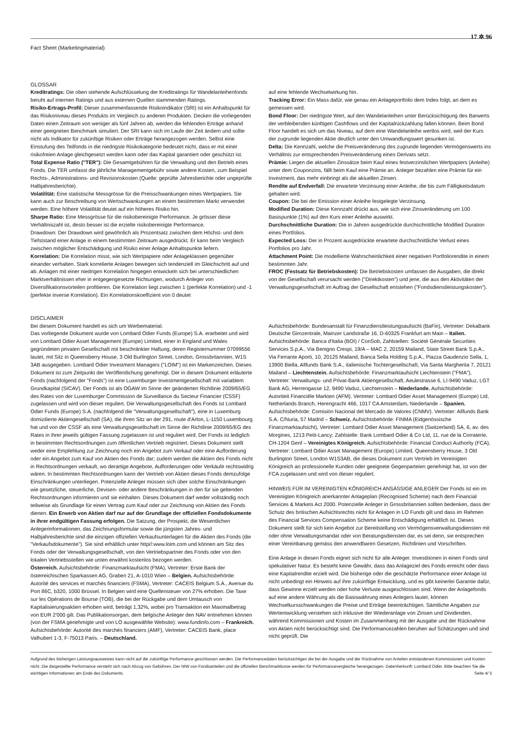Fact Sheet (Marketingmaterial) 17 ✲ 96
GLOSSAR
Kreditratings: Die oben stehende Aufschlüsselung der Kreditratings für Wandelanleihenfonds beruht auf internen Ratings und aus externen Quellen stammenden Ratings.
Risiko-Ertrags-Profil: Dieser zusammenfassende Risikoindikator (SRI) ist ein Anhaltspunkt für das Risikoniveau dieses Produkts im Vergleich zu anderen Produkten. Decken die vorliegenden Daten einen Zeitraum von weniger als fünf Jahren ab, werden die fehlenden Erträge anhand einer geeigneten Benchmark simuliert. Der SRI kann sich im Laufe der Zeit ändern und sollte nicht als Indikator für zukünftige Risiken oder Erträge herangezogen werden. Selbst eine Einstufung des Teilfonds in die niedrigste Risikokategorie bedeutet nicht, dass er mit einer risikofreien Anlage gleichgesetzt werden kann oder das Kapital garantiert oder geschützt ist.
Total Expense Ratio ("TER"): Die Gesamtgebühren für die Verwaltung und den Betrieb eines Fonds. Die TER umfasst die jährliche Managementgebühr sowie andere Kosten, zum Beispiel Rechts-, Administrations- und Revisionskosten (Quelle: geprüfte Jahresberichte oder ungeprüfte Halbjahresberichte).
Volatilität: Eine statistische Messgrösse für die Preisschwankungen eines Wertpapiers. Sie kann auch zur Beschreibung von Wertschwankungen an einem bestimmten Markt verwendet werden. Eine höhere Volatilität deutet auf ein höheres Risiko hin.
Sharpe Ratio: Eine Messgrösse für die risikobereinigte Performance. Je grösser diese Verhältniszahl ist, desto besser ist die erzielte risikobereinigte Performance.
Drawdown: Der Drawdown wird gewöhnlich als Prozentsatz zwischen dem Höchst- und dem Tiefststand einer Anlage in einem bestimmten Zeitraum ausgedrückt. Er kann beim Vergleich zwischen möglicher Entschädigung und Risiko einer Anlage Anhaltspunkte liefern.
Korrelation: Die Korrelation misst, wie sich Wertpapiere oder Anlageklassen gegenüber einander verhalten. Stark korrelierte Anlagen bewegen sich tendenziell im Gleichschritt auf und ab. Anlagen mit einer niedrigen Korrelation hingegen entwickeln sich bei unterschiedlichen Marktverhältnissen eher in entgegengesetzte Richtungen, wodurch Anleger von Diversifikationsvorteilen profitieren. Die Korrelation liegt zwischen 1 (perfekte Korrelation) und -1 (perfekte inverse Korrelation). Ein Korrelationskoeffizient von 0 deutet
auf eine fehlende Wechselwirkung hin.
Tracking Error: Ein Mass dafür, wie genau ein Anlageportfolio dem Index folgt, an dem es gemessen wird.
Bond Floor: Der niedrigste Wert, auf den Wandelanleihen unter Berücksichtigung des Barwerts der verbleibenden künftigen Cashflows und der Kapitalrückzahlung fallen können. Beim Bond Floor handelt es sich um das Niveau, auf dem eine Wandelanleihe wertlos wird, weil der Kurs der zugrunde liegenden Aktie deutlich unter den Umwandlungswert gesunken ist.
Delta: Die Kennzahl, welche die Preisveränderung des zugrunde liegenden Vermögenswerts ins Verhältnis zur entsprechenden Preisveränderung eines Derivats setzt.
Prämie: Liegen die aktuellen Zinssätze beim Kauf eines festverzinslichen Wertpapiers (Anleihe) unter dem Couponzins, fällt beim Kauf eine Prämie an. Anleger bezahlen eine Prämie für ein Investment, das mehr einbringt als die aktuellen Zinsen.
Rendite auf Endverfall: Die erwartete Verzinsung einer Anleihe, die bis zum Fälligkeitsdatum gehalten wird.
Coupon: Die bei der Emission einer Anleihe festgelegte Verzinsung.
Modified Duration: Diese Kennzahl drückt aus, wie sich eine Zinsveränderung um 100 Basispunkte (1%) auf den Kurs einer Anleihe auswirkt.
Durchschnittliche Duration: Die in Jahren ausgedrückte durchschnittliche Modified Duration eines Portfolios.
Expected Loss: Der in Prozent ausgedrückte erwartete durchschnittliche Verlust eines Portfolios pro Jahr.
Attachment Point: Die modellierte Wahrscheinlichkeit einer negativen Portfoliorendite in einem bestimmten Jahr.
FROC (Festsatz für Betriebskosten): Die Betriebskosten umfassen die Ausgaben, die direkt von der Gesellschaft verursacht werden ("Direktkosten") und jene, die aus den Aktivitäten der Verwaltungsgesellschaft im Auftrag der Gesellschaft entstehen ("Fondsdienstleistungskosten").
DISCLAIMER
Bei diesem Dokument handelt es sich um Werbematerial.
Das vorliegende Dokument wurde von Lombard Odier Funds (Europe) S.A. erarbeitet und wird von Lombard Odier Asset Management (Europe) Limited, einer in England und Wales gegründeten privaten Gesellschaft mit beschränkter Haftung, deren Registernummer 07099556 lautet, mit Sitz in Queensberry House, 3 Old Burlington Street, London, Grossbritannien, W1S 3AB ausgegeben. Lombard Odier Investment Managers ("LOIM") ist ein Markenzeichen. Dieses Dokument ist zum Zeitpunkt der Veröffentlichung genehmigt. Der in diesem Dokument erläuterte Fonds (nachfolgend der "Fonds") ist eine Luxemburger Investmentgesellschaft mit variablem Grundkapital (SICAV). Der Fonds ist als OGAW im Sinne der geänderten Richtlinie 2009/65/EG des Rates von der Luxemburger Commission de Surveillance du Secteur Financier (CSSF) zugelassen und wird von dieser reguliert. Die Verwaltungsgesellschaft des Fonds ist Lombard Odier Funds (Europe) S.A. (nachfolgend die "Verwaltungsgesellschaft"), eine in Luxemburg domizilierte Aktiengesellschaft (SA), die ihren Sitz an der 291, route d'Arlon, L-1150 Luxembourg hat und von der CSSF als eine Verwaltungsgesellschaft im Sinne der Richtlinie 2009/65/EG des Rates in ihrer jeweils gültigen Fassung zugelassen ist und reguliert wird. Der Fonds ist lediglich in bestimmten Rechtsordnungen zum öffentlichen Vertrieb registriert. Dieses Dokument stellt weder eine Empfehlung zur Zeichnung noch ein Angebot zum Verkauf oder eine Aufforderung oder ein Angebot zum Kauf von Aktien des Fonds dar; zudem werden die Aktien des Fonds nicht in Rechtsordnungen verkauft, wo derartige Angebote, Aufforderungen oder Verkäufe rechtswidrig wären. In bestimmten Rechtsordnungen kann der Vertrieb von Aktien dieses Fonds demzufolge Einschränkungen unterliegen. Potenzielle Anleger müssen sich über solche Einschränkungen wie gesetzliche, steuerliche, Devisen- oder andere Beschränkungen in den für sie geltenden Rechtsordnungen informieren und sie einhalten. Dieses Dokument darf weder vollständig noch teilweise als Grundlage für einen Vertrag zum Kauf oder zur Zeichnung von Aktien des Fonds dienen. Ein Erwerb von Aktien darf nur auf der Grundlage der offiziellen Fondsdokumente in ihrer endgültigen Fassung erfolgen. Die Satzung, der Prospekt, die Wesentlichen Anlegerinformationen, das Zeichnungsformular sowie die jüngsten Jahres- und Halbjahresberichte sind die einzigen offiziellen Verkaufsunterlagen für die Aktien des Fonds (die "Verkaufsdokumente"). Sie sind erhältlich unter http//:www.loim.com und können am Sitz des Fonds oder der Verwaltungsgesellschaft, von den Vertriebspartner des Fonds oder von den lokalen Vertriebsstellen wie unten erwähnt kostenlos bezogen werden.
Österreich. Aufsichtsbehörde: Finanzmarktaufsicht (FMA), Vertreter: Erste Bank der österreichischen Sparkassen AG, Graben 21, A-1010 Wien – Belgien. Aufsichtsbehörde: Autorité des services et marchés financiers (FSMA), Vertreter: CACEIS Belgium S.A., Avenue du Port 86C, b320, 1000 Brüssel. In Belgien wird eine Quellensteuer von 27% erhoben. Die Taxe sur les Opérations de Bourse (TOB), die bei der Rückgabe und dem Umtausch von Kapitalisierungsaktien erhoben wird, beträgt 1,32%, wobei pro Transaktion ein Maximalbetrag von EUR 2'000 gilt. Das Publikationsorgan, dem belgische Anleger den NAV entnehmen können (von der FSMA genehmigte und von LO ausgewählte Website): www.fundinfo.com – Frankreich. Aufsichtsbehörde: Autorité des marchés financiers (AMF), Vertreter: CACEIS Bank, place Valhubert 1-3, F-75013 Paris. – Deutschland.
Aufsichtsbehörde: Bundesanstalt für Finanzdienstleistungsaufsicht (BaFin), Vertreter: DekaBank Deutsche Girozentrale, Mainzer Landstraße 16, D-60325 Frankfurt am Main – Italien. Aufsichtsbehörde: Banca d'Italia (BOI) / ConSob, Zahlstellen: Société Générale Securities Services S.p.A., Via Benigno Crespi, 19/A – MAC 2, 20159 Mailand, State Street Bank S.p.A., Via Ferrante Aporti, 10, 20125 Mailand, Banca Sella Holding S.p.A., Piazza Gaudenzio Sella, 1, 13900 Biella, Allfunds Bank S.A., italienische Tochtergesellschaft, Via Santa Margherita 7, 20121 Mailand – Liechtenstein. Aufsichtsbehörde: Finanzmarktaufsicht Liechtenstein ("FMA"), Vertreter: Verwaltungs- und Privat-Bank Aktiengesellschaft, Aeulestrasse 6, LI-9490 Vaduz, LGT Bank AG, Herrengasse 12, 9490 Vaduz, Liechtenstein – Niederlande. Aufsichtsbehörde: Autoriteit Financiële Markten (AFM). Vertreter: Lombard Odier Asset Management (Europe) Ltd, Netherlands Branch, Herengracht 466, 1017 CA Amsterdam, Niederlande – Spanien. Aufsichtsbehörde: Comisión Nacional del Mercado de Valores (CNMV). Vertreter: Allfunds Bank S.A. C/Nuria, 57 Madrid – Schweiz. Aufsichtsbehörde: FINMA (Eidgenössische Finanzmarktaufsicht), Vertreter: Lombard Odier Asset Management (Switzerland) SA, 6, av. des Morgines, 1213 Petit-Lancy; Zahlstelle: Bank Lombard Odier & Co Ltd, 11, rue de la Corraterie, CH-1204 Genf – Vereinigtes Königreich. Aufsichtsbehörde: Financial Conduct Authority (FCA), Vertreter: Lombard Odier Asset Management (Europe) Limited, Queensberry House, 3 Old Burlington Street, London W1S3AB, die dieses Dokument zum Vertrieb im Vereinigten Königreich an professionelle Kunden oder geeignete Gegenparteien genehmigt hat, ist von der FCA zugelassen und wird von dieser reguliert.
HINWEIS FÜR IM VEREINIGTEN KÖNIGREICH ANSÄSSIGE ANLEGER Der Fonds ist ein im Vereinigten Königreich anerkannter Anlageplan (Recognised Scheme) nach dem Financial Services & Markets Act 2000. Potenzielle Anleger in Grossbritannien sollten bedenken, dass der Schutz des britischen Aufsichtsrechts nicht für Anlagen in LO Funds gilt und dass im Rahmen des Financial Services Compensation Scheme keine Entschädigung erhältlich ist. Dieses Dokument stellt für sich kein Angebot zur Bereitstellung von Vermögensverwaltungsdiensten mit oder ohne Verwaltungsmandat oder von Beratungsdiensten dar, es sei denn, sie entsprechen einer Vereinbarung gemäss den anwendbaren Gesetzen, Richtlinien und Vorschriften.
Eine Anlage in diesen Fonds eignet sich nicht für alle Anleger. Investitionen in einen Fonds sind spekulativer Natur. Es besteht keine Gewähr, dass das Anlageziel des Fonds erreicht oder dass eine Kapitalrendite erzielt wird. Die bisherige oder die geschätzte Performance einer Anlage ist nicht unbedingt ein Hinweis auf ihre zukünftige Entwicklung, und es gibt keinerlei Garantie dafür, dass Gewinne erzielt werden oder hohe Verluste ausgeschlossen sind. Wenn der Anlagefonds auf eine andere Währung als die Basiswährung eines Anlegers lautet, können Wechselkursschwankungen die Preise und Erträge beeinträchtigen. Sämtliche Angaben zur Wertentwicklung verstehen sich inklusive der Wiederanlage von Zinsen und Dividenden, während Kommissionen und Kosten im Zusammenhang mit der Ausgabe und der Rücknahme von Aktien nicht berücksichtigt sind. Die Performancezahlen beruhen auf Schätzungen und sind nicht geprüft. Die
Aufgrund des bisherigen Leistungsausweises kann nicht auf die zukünftige Performance geschlossen werden. Die Performancedaten berücksichtigen die bei der Ausgabe und der Rücknahme von Anteilen entstandenen Kommissionen und Kosten nicht. Die dargestellte Performance versteht sich nach Abzug von Gebühren. Der NIW von Fondsanteilen und die offiziellen Benchmarkkurse werden für Performancevergleiche herangezogen. Datenherkunft: Lombard Odier. Bitte beachten Sie die wichtigen Informationen am Ende des Dokuments. Seite 4/ 5